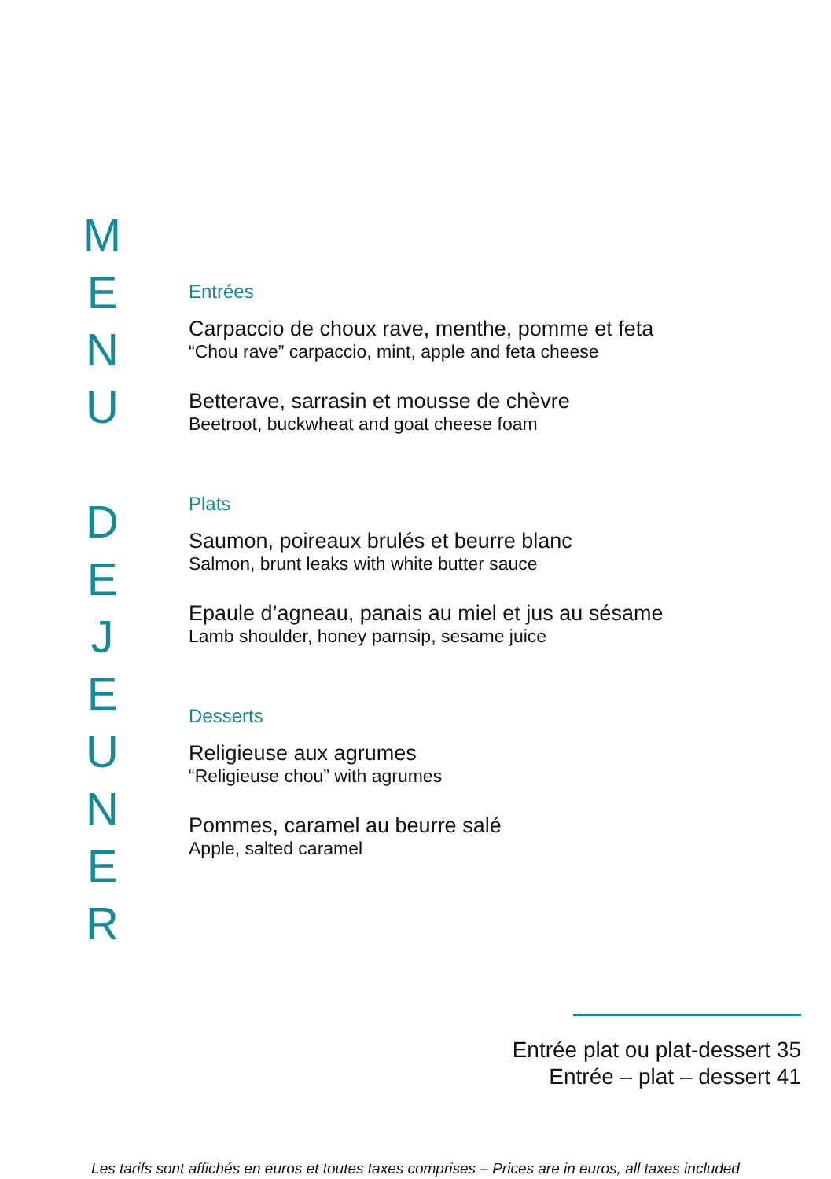MENU
DEJEUNER
Entrées
Carpaccio de choux rave, menthe, pomme et feta
“Chou rave” carpaccio, mint, apple and feta cheese
Betterave, sarrasin et mousse de chèvre
Beetroot, buckwheat and goat cheese foam
Plats
Saumon, poireaux brulés et beurre blanc
Salmon, brunt leaks with white butter sauce
Epaule d’agneau, panais au miel et jus au sésame
Lamb shoulder, honey parnsip, sesame juice
Desserts
Religieuse aux agrumes
“Religieuse chou” with agrumes
Pommes, caramel au beurre salé
Apple, salted caramel
Entrée plat ou plat-dessert 35
Entrée – plat – dessert 41
Les tarifs sont affichés en euros et toutes taxes comprises – Prices are in euros, all taxes included